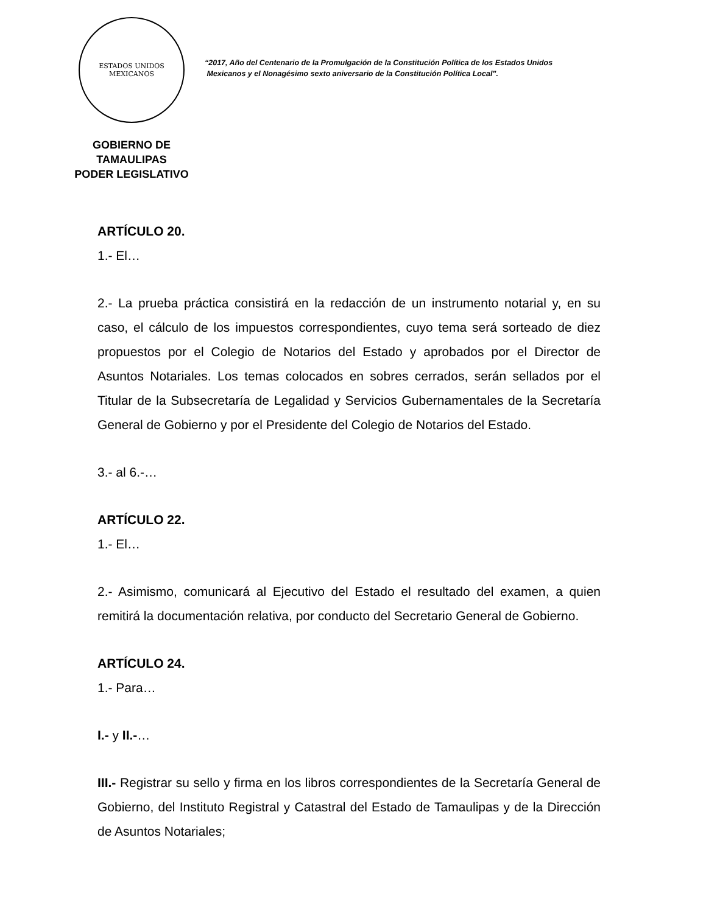ESTADOS UNIDOS MEXICANOS
GOBIERNO DE TAMAULIPAS
PODER LEGISLATIVO
“2017, Año del Centenario de la Promulgación de la Constitución Política de los Estados Unidos
Mexicanos y el Nonagésimo sexto aniversario de la Constitución Política Local”.
ARTÍCULO 20.
1.- El…
2.- La prueba práctica consistirá en la redacción de un instrumento notarial y, en su caso, el cálculo de los impuestos correspondientes, cuyo tema será sorteado de diez propuestos por el Colegio de Notarios del Estado y aprobados por el Director de Asuntos Notariales. Los temas colocados en sobres cerrados, serán sellados por el Titular de la Subsecretaría de Legalidad y Servicios Gubernamentales de la Secretaría General de Gobierno y por el Presidente del Colegio de Notarios del Estado.
3.- al 6.-…
ARTÍCULO 22.
1.- El…
2.- Asimismo, comunicará al Ejecutivo del Estado el resultado del examen, a quien remitirá la documentación relativa, por conducto del Secretario General de Gobierno.
ARTÍCULO 24.
1.- Para…
I.- y II.-…
III.- Registrar su sello y firma en los libros correspondientes de la Secretaría General de Gobierno, del Instituto Registral y Catastral del Estado de Tamaulipas y de la Dirección de Asuntos Notariales;